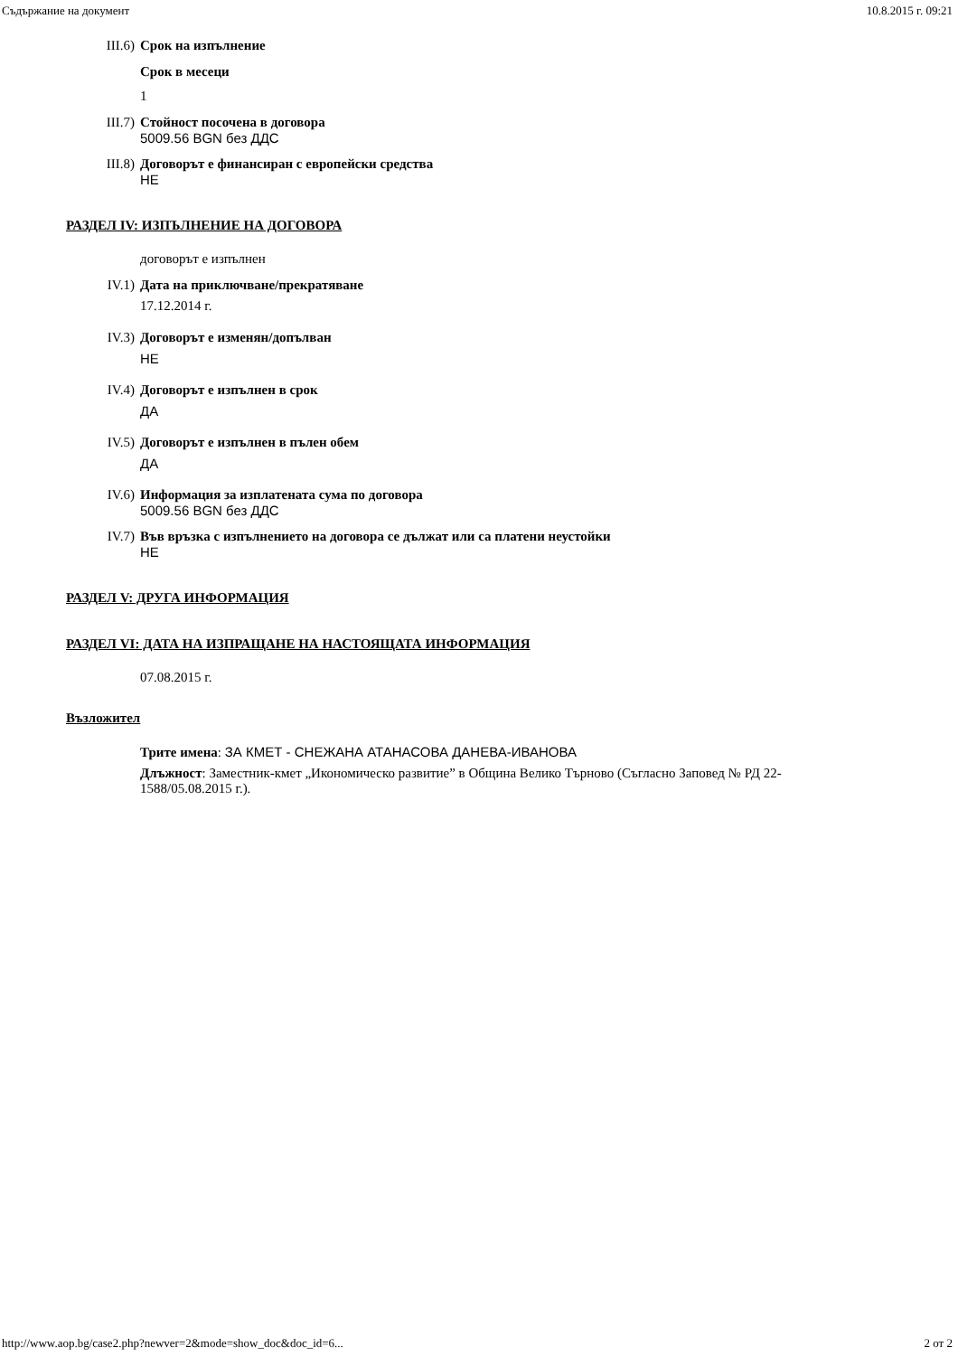Съдържание на документ 10.8.2015 г. 09:21
III.6) Срок на изпълнение
Срок в месеци
1
III.7) Стойност посочена в договора
5009.56 BGN без ДДС
III.8) Договорът е финансиран с европейски средства
НЕ
РАЗДЕЛ IV: ИЗПЪЛНЕНИЕ НА ДОГОВОРА
договорът е изпълнен
IV.1) Дата на приключване/прекратяване
17.12.2014 г.
IV.3) Договорът е изменян/допълван
НЕ
IV.4) Договорът е изпълнен в срок
ДА
IV.5) Договорът е изпълнен в пълен обем
ДА
IV.6) Информация за изплатената сума по договора
5009.56 BGN без ДДС
IV.7) Във връзка с изпълнението на договора се дължат или са платени неустойки
НЕ
РАЗДЕЛ V: ДРУГА ИНФОРМАЦИЯ
РАЗДЕЛ VI: ДАТА НА ИЗПРАЩАНЕ НА НАСТОЯЩАТА ИНФОРМАЦИЯ
07.08.2015 г.
Възложител
Трите имена: ЗА КМЕТ - СНЕЖАНА АТАНАСОВА ДАНЕВА-ИВАНОВА
Длъжност: Заместник-кмет „Икономическо развитие” в Община Велико Търново (Съгласно Заповед № РД 22-1588/05.08.2015 г.).
http://www.aop.bg/case2.php?newver=2&mode=show_doc&doc_id=6... 2 от 2